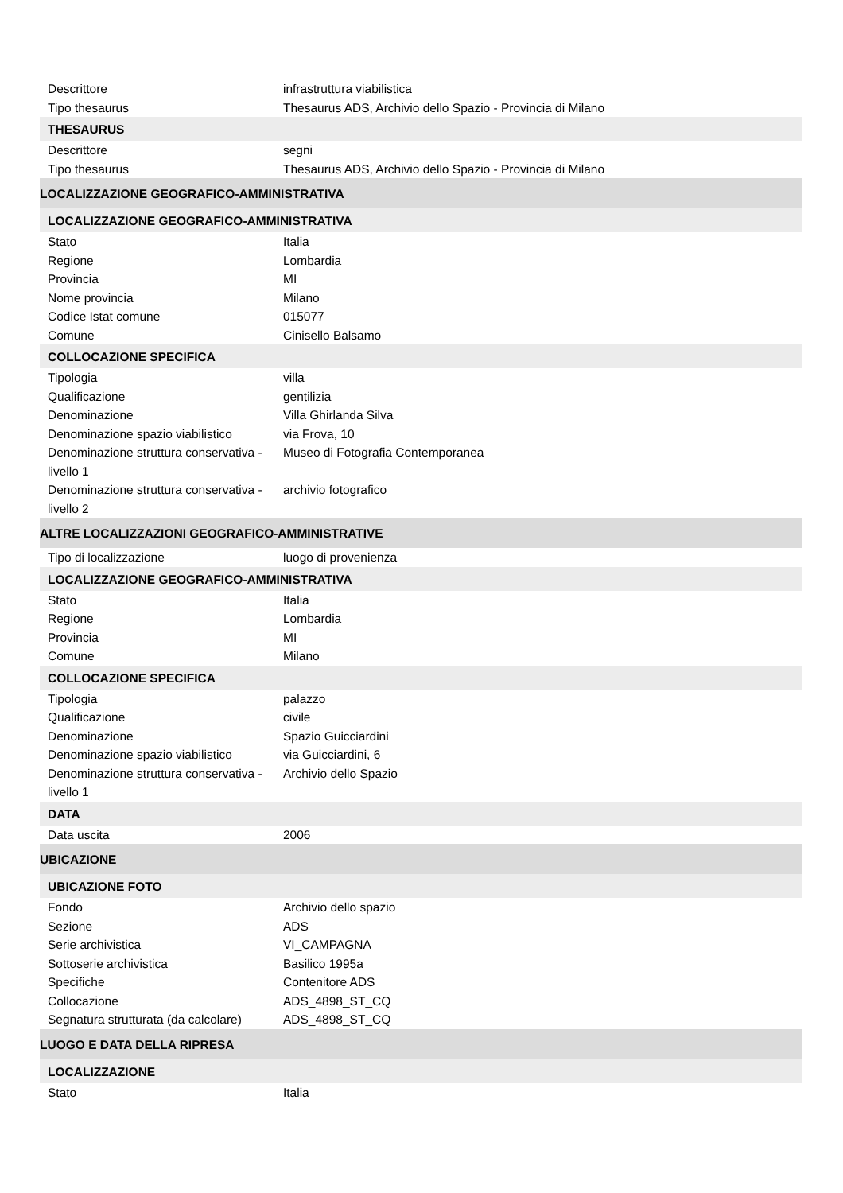| Descrittore | infrastruttura viabilistica |
| Tipo thesaurus | Thesaurus ADS, Archivio dello Spazio - Provincia di Milano |
| THESAURUS | |
| Descrittore | segni |
| Tipo thesaurus | Thesaurus ADS, Archivio dello Spazio - Provincia di Milano |
| LOCALIZZAZIONE GEOGRAFICO-AMMINISTRATIVA | |
| LOCALIZZAZIONE GEOGRAFICO-AMMINISTRATIVA | |
| Stato | Italia |
| Regione | Lombardia |
| Provincia | MI |
| Nome provincia | Milano |
| Codice Istat comune | 015077 |
| Comune | Cinisello Balsamo |
| COLLOCAZIONE SPECIFICA | |
| Tipologia | villa |
| Qualificazione | gentilizia |
| Denominazione | Villa Ghirlanda Silva |
| Denominazione spazio viabilistico | via Frova, 10 |
| Denominazione struttura conservativa - livello 1 | Museo di Fotografia Contemporanea |
| Denominazione struttura conservativa - livello 2 | archivio fotografico |
| ALTRE LOCALIZZAZIONI GEOGRAFICO-AMMINISTRATIVE | |
| Tipo di localizzazione | luogo di provenienza |
| LOCALIZZAZIONE GEOGRAFICO-AMMINISTRATIVA | |
| Stato | Italia |
| Regione | Lombardia |
| Provincia | MI |
| Comune | Milano |
| COLLOCAZIONE SPECIFICA | |
| Tipologia | palazzo |
| Qualificazione | civile |
| Denominazione | Spazio Guicciardini |
| Denominazione spazio viabilistico | via Guicciardini, 6 |
| Denominazione struttura conservativa - livello 1 | Archivio dello Spazio |
| DATA | |
| Data uscita | 2006 |
| UBICAZIONE | |
| UBICAZIONE FOTO | |
| Fondo | Archivio dello spazio |
| Sezione | ADS |
| Serie archivistica | VI_CAMPAGNA |
| Sottoserie archivistica | Basilico 1995a |
| Specifiche | Contenitore ADS |
| Collocazione | ADS_4898_ST_CQ |
| Segnatura strutturata (da calcolare) | ADS_4898_ST_CQ |
| LUOGO E DATA DELLA RIPRESA | |
| LOCALIZZAZIONE | |
| Stato | Italia |